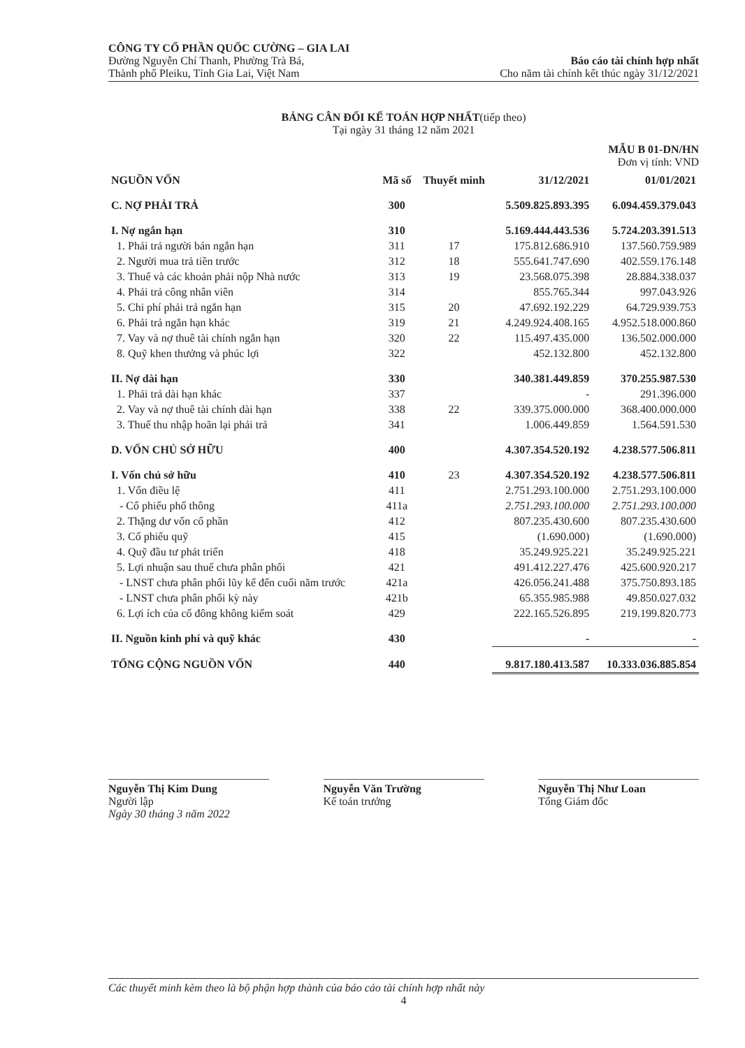CÔNG TY CỔ PHẦN QUỐC CƯỜNG – GIA LAI
Đường Nguyễn Chí Thanh, Phường Trà Bá,
Thành phố Pleiku, Tỉnh Gia Lai, Việt Nam
Báo cáo tài chính hợp nhất
Cho năm tài chính kết thúc ngày 31/12/2021
BẢNG CÂN ĐỐI KẾ TOÁN HỢP NHẤT(tiếp theo)
Tại ngày 31 tháng 12 năm 2021
MẪU B 01-DN/HN
Đơn vị tính: VND
| NGUỒN VỐN | Mã số | Thuyết minh | 31/12/2021 | 01/01/2021 |
| --- | --- | --- | --- | --- |
| C. NỢ PHẢI TRẢ | 300 | | 5.509.825.893.395 | 6.094.459.379.043 |
| I. Nợ ngắn hạn | 310 | | 5.169.444.443.536 | 5.724.203.391.513 |
| 1. Phải trả người bán ngắn hạn | 311 | 17 | 175.812.686.910 | 137.560.759.989 |
| 2. Người mua trả tiền trước | 312 | 18 | 555.641.747.690 | 402.559.176.148 |
| 3. Thuế và các khoản phải nộp Nhà nước | 313 | 19 | 23.568.075.398 | 28.884.338.037 |
| 4. Phải trả công nhân viên | 314 | | 855.765.344 | 997.043.926 |
| 5. Chi phí phải trả ngắn hạn | 315 | 20 | 47.692.192.229 | 64.729.939.753 |
| 6. Phải trả ngắn hạn khác | 319 | 21 | 4.249.924.408.165 | 4.952.518.000.860 |
| 7. Vay và nợ thuê tài chính ngắn hạn | 320 | 22 | 115.497.435.000 | 136.502.000.000 |
| 8. Quỹ khen thưởng và phúc lợi | 322 | | 452.132.800 | 452.132.800 |
| II. Nợ dài hạn | 330 | | 340.381.449.859 | 370.255.987.530 |
| 1. Phải trả dài hạn khác | 337 | | - | 291.396.000 |
| 2. Vay và nợ thuê tài chính dài hạn | 338 | 22 | 339.375.000.000 | 368.400.000.000 |
| 3. Thuế thu nhập hoãn lại phải trả | 341 | | 1.006.449.859 | 1.564.591.530 |
| D. VỐN CHỦ SỞ HỮU | 400 | | 4.307.354.520.192 | 4.238.577.506.811 |
| I. Vốn chủ sở hữu | 410 | 23 | 4.307.354.520.192 | 4.238.577.506.811 |
| 1. Vốn điều lệ | 411 | | 2.751.293.100.000 | 2.751.293.100.000 |
| - Cổ phiếu phổ thông | 411a | | 2.751.293.100.000 | 2.751.293.100.000 |
| 2. Thặng dư vốn cổ phần | 412 | | 807.235.430.600 | 807.235.430.600 |
| 3. Cổ phiếu quỹ | 415 | | (1.690.000) | (1.690.000) |
| 4. Quỹ đầu tư phát triển | 418 | | 35.249.925.221 | 35.249.925.221 |
| 5. Lợi nhuận sau thuế chưa phân phối | 421 | | 491.412.227.476 | 425.600.920.217 |
| - LNST chưa phân phối lũy kế đến cuối năm trước | 421a | | 426.056.241.488 | 375.750.893.185 |
| - LNST chưa phân phối kỳ này | 421b | | 65.355.985.988 | 49.850.027.032 |
| 6. Lợi ích của cổ đông không kiểm soát | 429 | | 222.165.526.895 | 219.199.820.773 |
| II. Nguồn kinh phí và quỹ khác | 430 | | - | - |
| TỔNG CỘNG NGUỒN VỐN | 440 | | 9.817.180.413.587 | 10.333.036.885.854 |
Nguyễn Thị Kim Dung
Người lập
Ngày 30 tháng 3 năm 2022
Nguyễn Văn Trường
Kế toán trưởng
Nguyễn Thị Như Loan
Tổng Giám đốc
Các thuyết minh kèm theo là bộ phận hợp thành của báo cáo tài chính hợp nhất này
4